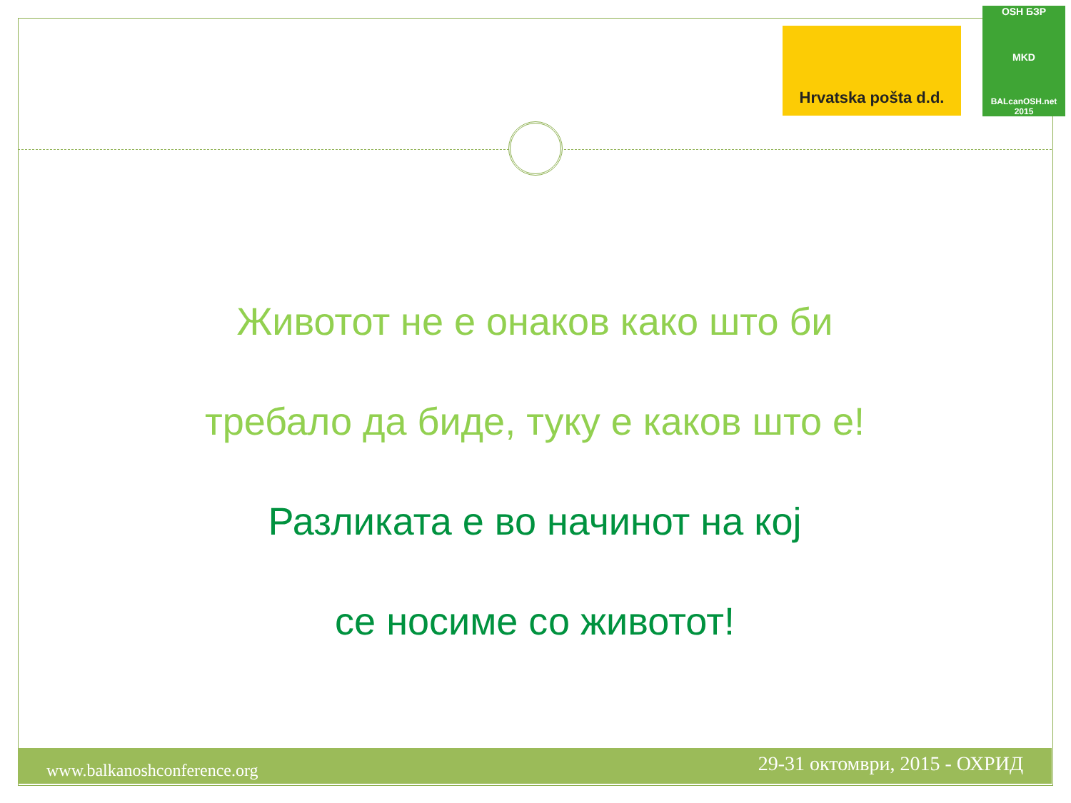Hrvatska pošta d.d.
OSH БЗР
MKD
BALcanOSH.net 2015
Животот не е онаков како што би
требало да биде, туку е каков што е!
Разликата е во начинот на кој
се носиме со животот!
www.balkanoshconference.org 29-31 октомври, 2015 - ОХРИД